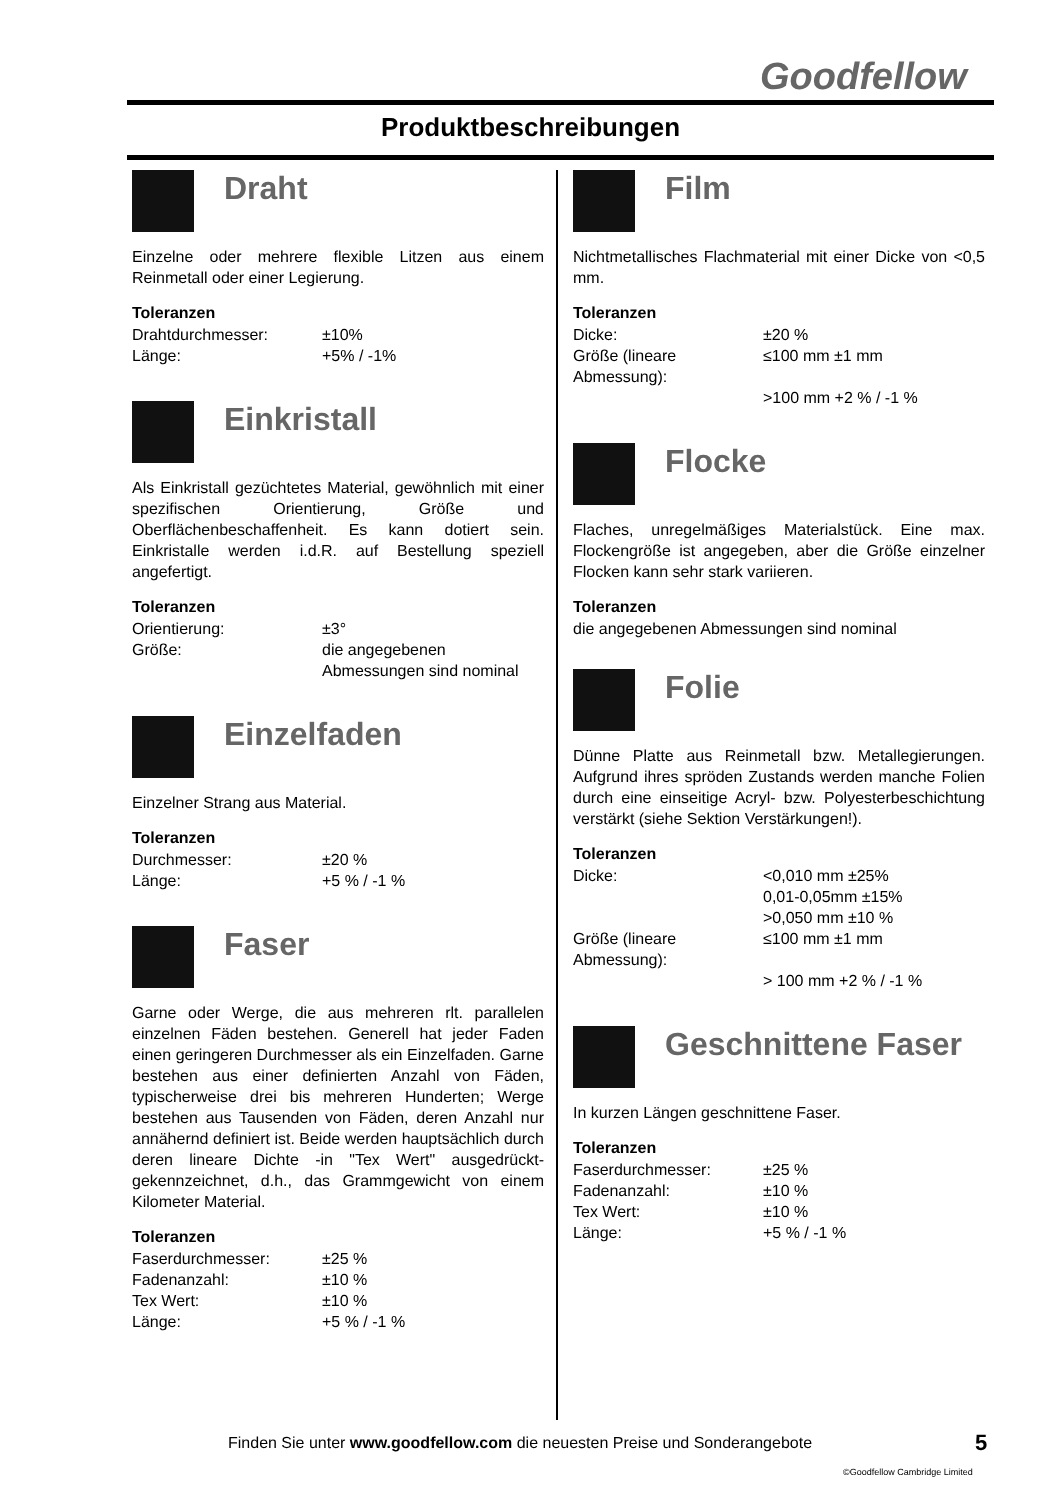Goodfellow
Produktbeschreibungen
Draht
Einzelne oder mehrere flexible Litzen aus einem Reinmetall oder einer Legierung.
Toleranzen
Drahtdurchmesser: ±10% Länge: +5% / -1%
Einkristall
Als Einkristall gezüchtetes Material, gewöhnlich mit einer spezifischen Orientierung, Größe und Oberflächenbeschaffenheit. Es kann dotiert sein. Einkristalle werden i.d.R. auf Bestellung speziell angefertigt.
Toleranzen
Orientierung: ±3° Größe: die angegebenen Abmessungen sind nominal
Einzelfaden
Einzelner Strang aus Material.
Toleranzen
Durchmesser: ±20 % Länge: +5 % / -1 %
Faser
Garne oder Werge, die aus mehreren rlt. parallelen einzelnen Fäden bestehen. Generell hat jeder Faden einen geringeren Durchmesser als ein Einzelfaden. Garne bestehen aus einer definierten Anzahl von Fäden, typischerweise drei bis mehreren Hunderten; Werge bestehen aus Tausenden von Fäden, deren Anzahl nur annähernd definiert ist. Beide werden hauptsächlich durch deren lineare Dichte -in "Tex Wert" ausgedrückt- gekennzeichnet, d.h., das Grammgewicht von einem Kilometer Material.
Toleranzen
Faserdurchmesser: ±25 % Fadenanzahl: ±10 % Tex Wert: ±10 % Länge: +5 % / -1 %
Film
Nichtmetallisches Flachmaterial mit einer Dicke von <0,5 mm.
Toleranzen
Dicke: ±20 % Größe (lineare Abmessung): ≤100 mm ±1 mm >100 mm +2 % / -1 %
Flocke
Flaches, unregelmäßiges Materialstück. Eine max. Flockengröße ist angegeben, aber die Größe einzelner Flocken kann sehr stark variieren.
Toleranzen
die angegebenen Abmessungen sind nominal
Folie
Dünne Platte aus Reinmetall bzw. Metallegierungen. Aufgrund ihres spröden Zustands werden manche Folien durch eine einseitige Acryl- bzw. Polyesterbeschichtung verstärkt (siehe Sektion Verstärkungen!).
Toleranzen
Dicke: <0,010 mm ±25%
0,01-0,05mm ±15%
>0,050 mm ±10 % Größe (lineare Abmessung): ≤100 mm ±1 mm > 100 mm +2 % / -1 %
Geschnittene Faser
In kurzen Längen geschnittene Faser.
Toleranzen
Faserdurchmesser: ±25 % Fadenanzahl: ±10 % Tex Wert: ±10 % Länge: +5 % / -1 %
Finden Sie unter www.goodfellow.com die neuesten Preise und Sonderangebote
5
©Goodfellow Cambridge Limited